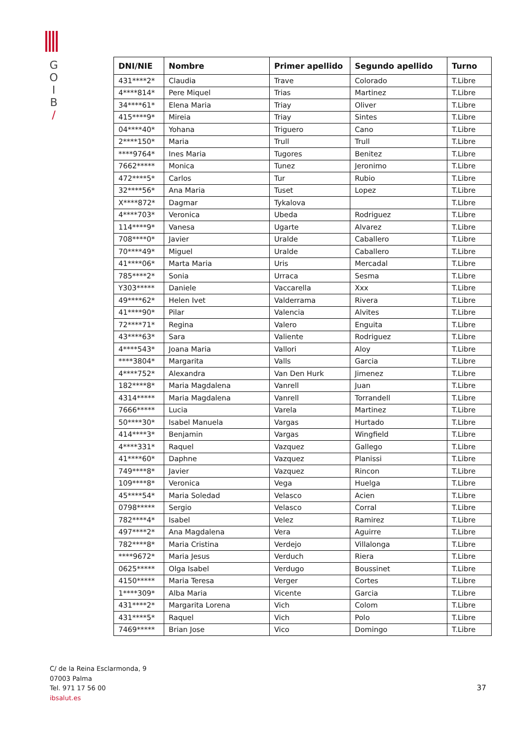G
O
I
B
/
| DNI/NIE | Nombre | Primer apellido | Segundo apellido | Turno |
| --- | --- | --- | --- | --- |
| 431****2* | Claudia | Trave | Colorado | T.Libre |
| 4****814* | Pere Miquel | Trias | Martinez | T.Libre |
| 34****61* | Elena Maria | Triay | Oliver | T.Libre |
| 415****9* | Mireia | Triay | Sintes | T.Libre |
| 04****40* | Yohana | Triguero | Cano | T.Libre |
| 2****150* | Maria | Trull | Trull | T.Libre |
| ****9764* | Ines Maria | Tugores | Benitez | T.Libre |
| 7662***** | Monica | Tunez | Jeronimo | T.Libre |
| 472****5* | Carlos | Tur | Rubio | T.Libre |
| 32****56* | Ana Maria | Tuset | Lopez | T.Libre |
| X****872* | Dagmar | Tykalova | | T.Libre |
| 4****703* | Veronica | Ubeda | Rodriguez | T.Libre |
| 114****9* | Vanesa | Ugarte | Alvarez | T.Libre |
| 708****0* | Javier | Uralde | Caballero | T.Libre |
| 70****49* | Miguel | Uralde | Caballero | T.Libre |
| 41****06* | Marta Maria | Uris | Mercadal | T.Libre |
| 785****2* | Sonia | Urraca | Sesma | T.Libre |
| Y303***** | Daniele | Vaccarella | Xxx | T.Libre |
| 49****62* | Helen Ivet | Valderrama | Rivera | T.Libre |
| 41****90* | Pilar | Valencia | Alvites | T.Libre |
| 72****71* | Regina | Valero | Enguita | T.Libre |
| 43****63* | Sara | Valiente | Rodriguez | T.Libre |
| 4****543* | Joana Maria | Vallori | Aloy | T.Libre |
| ****3804* | Margarita | Valls | Garcia | T.Libre |
| 4****752* | Alexandra | Van Den Hurk | Jimenez | T.Libre |
| 182****8* | Maria Magdalena | Vanrell | Juan | T.Libre |
| 4314***** | Maria Magdalena | Vanrell | Torrandell | T.Libre |
| 7666***** | Lucia | Varela | Martinez | T.Libre |
| 50****30* | Isabel Manuela | Vargas | Hurtado | T.Libre |
| 414****3* | Benjamin | Vargas | Wingfield | T.Libre |
| 4****331* | Raquel | Vazquez | Gallego | T.Libre |
| 41****60* | Daphne | Vazquez | Planissi | T.Libre |
| 749****8* | Javier | Vazquez | Rincon | T.Libre |
| 109****8* | Veronica | Vega | Huelga | T.Libre |
| 45****54* | Maria Soledad | Velasco | Acien | T.Libre |
| 0798***** | Sergio | Velasco | Corral | T.Libre |
| 782****4* | Isabel | Velez | Ramirez | T.Libre |
| 497****2* | Ana Magdalena | Vera | Aguirre | T.Libre |
| 782****8* | Maria Cristina | Verdejo | Villalonga | T.Libre |
| ****9672* | Maria Jesus | Verduch | Riera | T.Libre |
| 0625***** | Olga Isabel | Verdugo | Boussinet | T.Libre |
| 4150***** | Maria Teresa | Verger | Cortes | T.Libre |
| 1****309* | Alba Maria | Vicente | Garcia | T.Libre |
| 431****2* | Margarita Lorena | Vich | Colom | T.Libre |
| 431****5* | Raquel | Vich | Polo | T.Libre |
| 7469***** | Brian Jose | Vico | Domingo | T.Libre |
C/ de la Reina Esclarmonda, 9
07003 Palma
Tel. 971 17 56 00
ibsalut.es
37